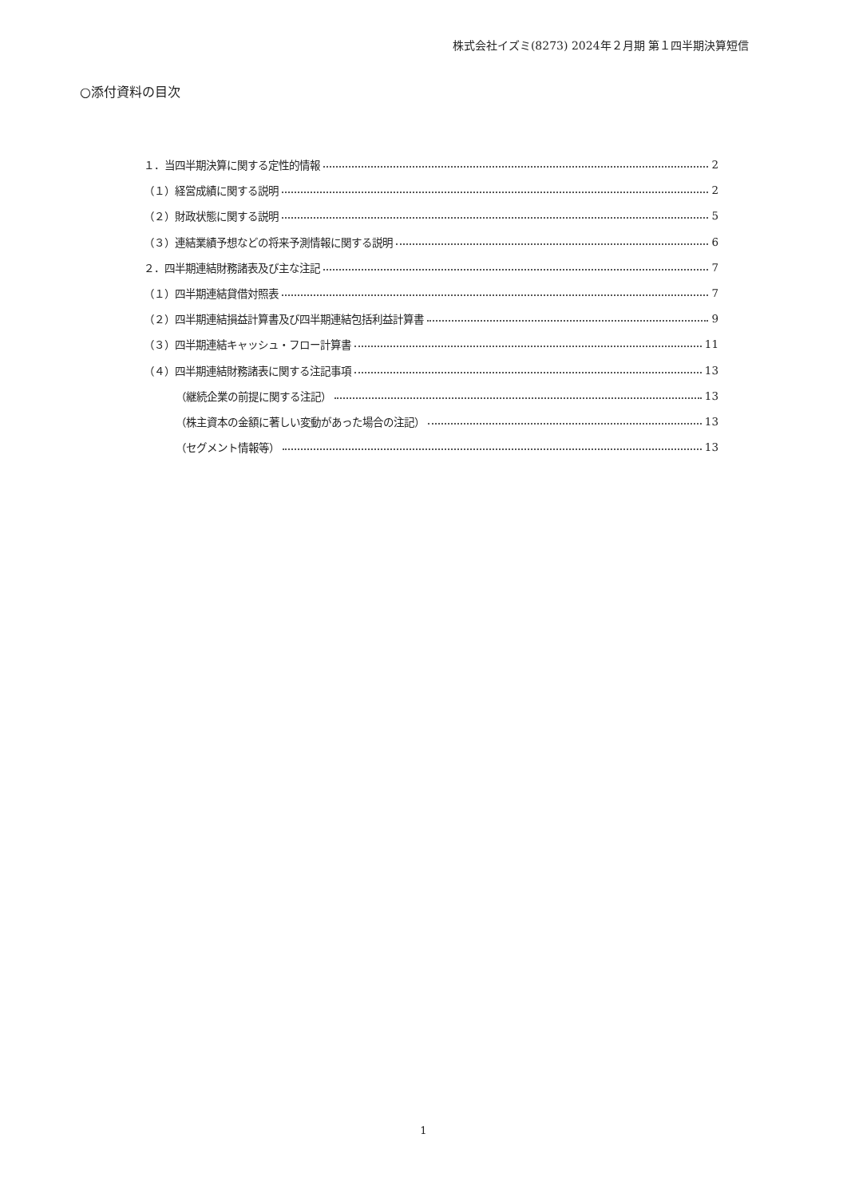株式会社イズミ(8273) 2024年２月期 第１四半期決算短信
○添付資料の目次
１．当四半期決算に関する定性的情報 2
（１）経営成績に関する説明 2
（２）財政状態に関する説明 5
（３）連結業績予想などの将来予測情報に関する説明 6
２．四半期連結財務諸表及び主な注記 7
（１）四半期連結貸借対照表 7
（２）四半期連結損益計算書及び四半期連結包括利益計算書 9
（３）四半期連結キャッシュ・フロー計算書 11
（４）四半期連結財務諸表に関する注記事項 13
（継続企業の前提に関する注記） 13
（株主資本の金額に著しい変動があった場合の注記） 13
（セグメント情報等） 13
1